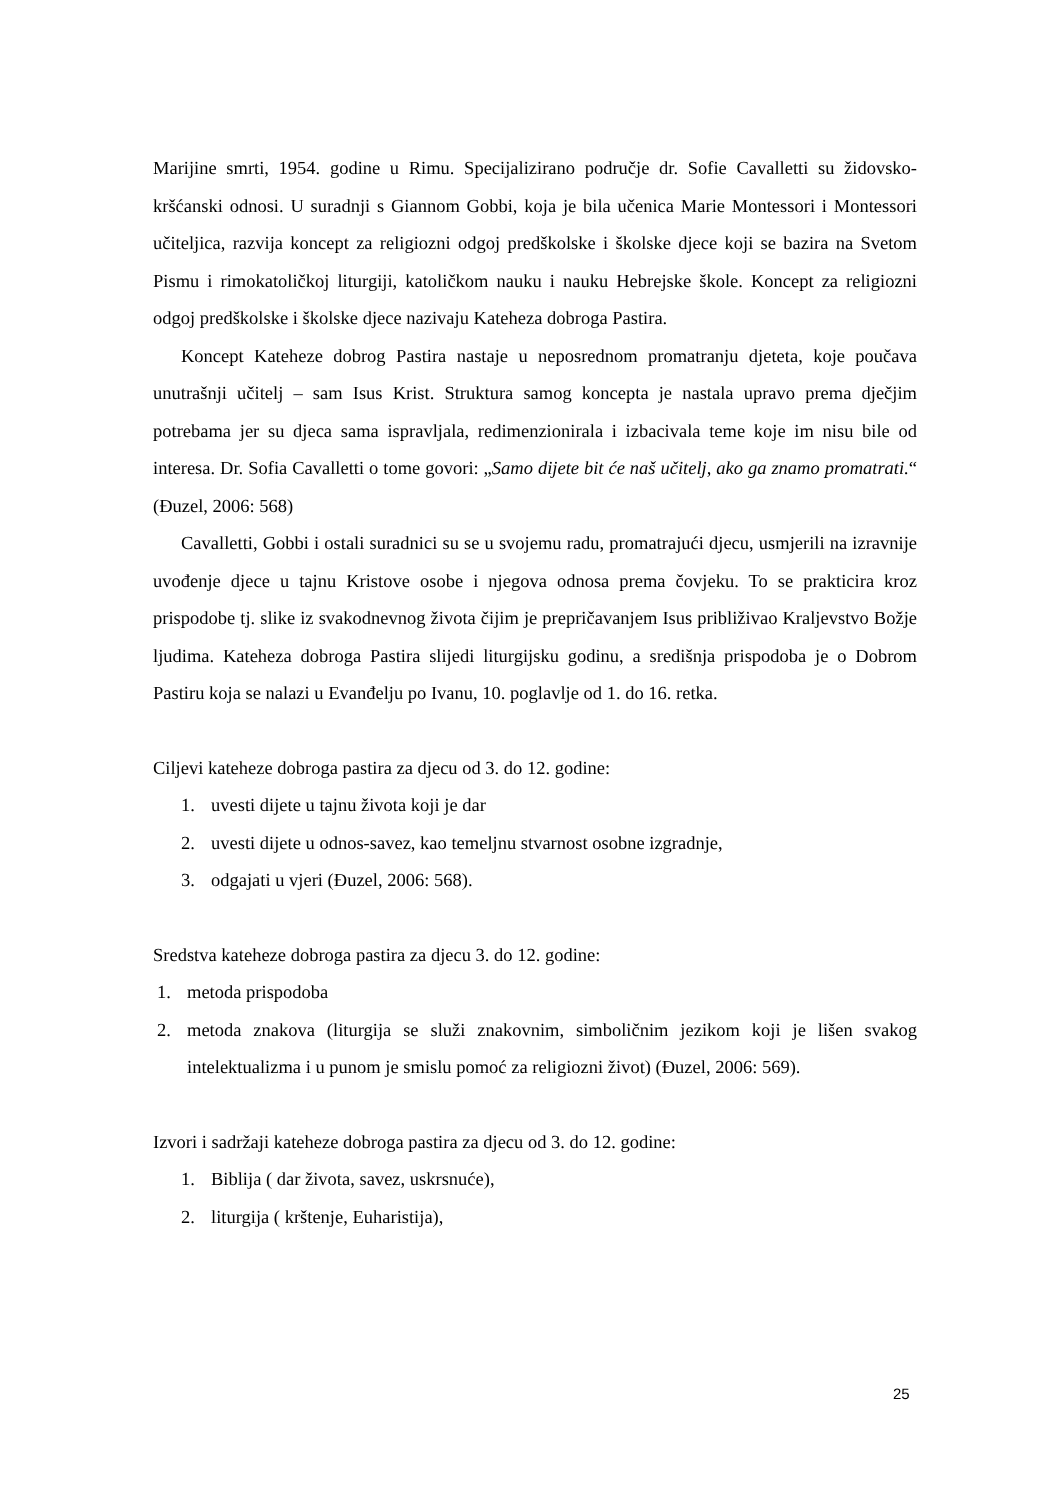Marijine smrti, 1954. godine u Rimu. Specijalizirano područje dr. Sofie Cavalletti su židovsko-kršćanski odnosi. U suradnji s Giannom Gobbi, koja je bila učenica Marie Montessori i Montessori učiteljica, razvija koncept za religiozni odgoj predškolske i školske djece koji se bazira na Svetom Pismu i rimokatoličkoj liturgiji, katoličkom nauku i nauku Hebrejske škole. Koncept za religiozni odgoj predškolske i školske djece nazivaju Kateheza dobroga Pastira.
Koncept Kateheze dobrog Pastira nastaje u neposrednom promatranju djeteta, koje poučava unutrašnji učitelj – sam Isus Krist. Struktura samog koncepta je nastala upravo prema dječjim potrebama jer su djeca sama ispravljala, redimenzionirala i izbacivala teme koje im nisu bile od interesa. Dr. Sofia Cavalletti o tome govori: „Samo dijete bit će naš učitelj, ako ga znamo promatrati.“ (Đuzel, 2006: 568)
Cavalletti, Gobbi i ostali suradnici su se u svojemu radu, promatrajući djecu, usmjerili na izravnije uvođenje djece u tajnu Kristove osobe i njegova odnosa prema čovjeku. To se prakticira kroz prispodobe tj. slike iz svakodnevnog života čijim je prepričavanjem Isus približivao Kraljevstvo Božje ljudima. Kateheza dobroga Pastira slijedi liturgijsku godinu, a središnja prispodoba je o Dobrom Pastiru koja se nalazi u Evanđelju po Ivanu, 10. poglavlje od 1. do 16. retka.
Ciljevi kateheze dobroga pastira za djecu od 3. do 12. godine:
1. uvesti dijete u tajnu života koji je dar
2. uvesti dijete u odnos-savez, kao temeljnu stvarnost osobne izgradnje,
3. odgajati u vjeri (Đuzel, 2006: 568).
Sredstva kateheze dobroga pastira za djecu 3. do 12. godine:
1. metoda prispodoba
2. metoda znakova (liturgija se služi znakovnim, simboličnim jezikom koji je lišen svakog intelektualizma i u punom je smislu pomoć za religiozni život) (Đuzel, 2006: 569).
Izvori i sadržaji kateheze dobroga pastira za djecu od 3. do 12. godine:
1. Biblija ( dar života, savez, uskrsnuće),
2. liturgija ( krštenje, Euharistija),
25